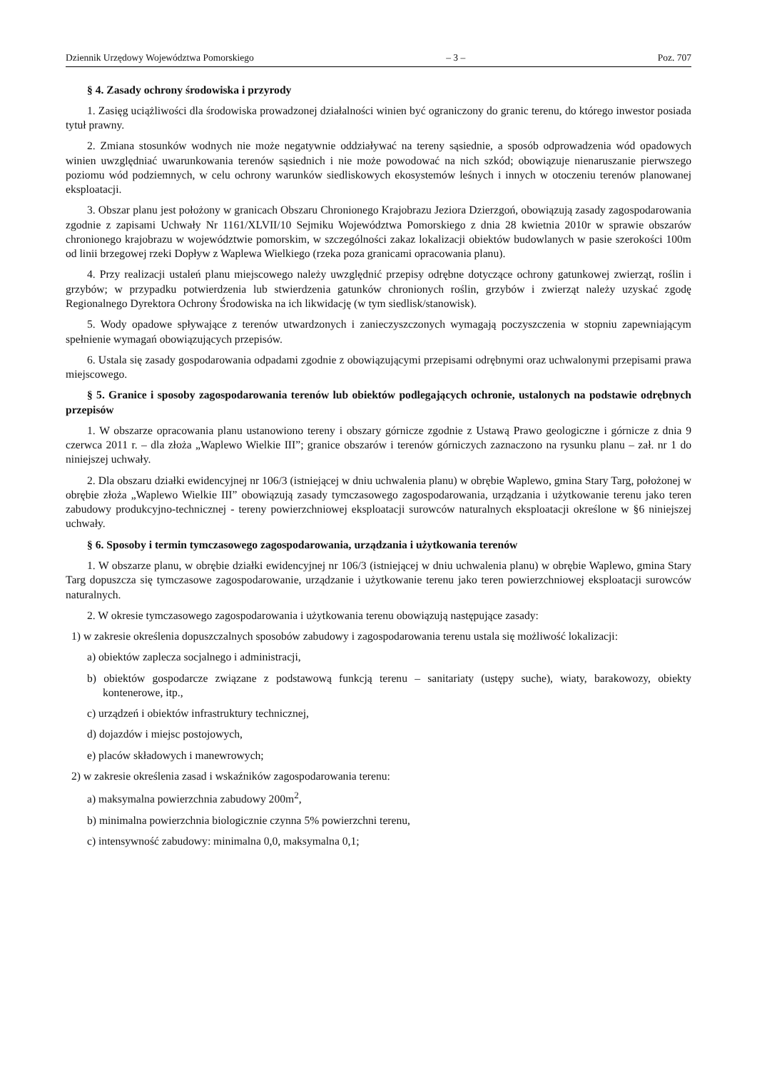Dziennik Urzędowy Województwa Pomorskiego – 3 – Poz. 707
§ 4. Zasady ochrony środowiska i przyrody
1. Zasięg uciążliwości dla środowiska prowadzonej działalności winien być ograniczony do granic terenu, do którego inwestor posiada tytuł prawny.
2. Zmiana stosunków wodnych nie może negatywnie oddziaływać na tereny sąsiednie, a sposób odprowadzenia wód opadowych winien uwzględniać uwarunkowania terenów sąsiednich i nie może powodować na nich szkód; obowiązuje nienaruszanie pierwszego poziomu wód podziemnych, w celu ochrony warunków siedliskowych ekosystemów leśnych i innych w otoczeniu terenów planowanej eksploatacji.
3. Obszar planu jest położony w granicach Obszaru Chronionego Krajobrazu Jeziora Dzierzgoń, obowiązują zasady zagospodarowania zgodnie z zapisami Uchwały Nr 1161/XLVII/10 Sejmiku Województwa Pomorskiego z dnia 28 kwietnia 2010r w sprawie obszarów chronionego krajobrazu w województwie pomorskim, w szczególności zakaz lokalizacji obiektów budowlanych w pasie szerokości 100m od linii brzegowej rzeki Dopływ z Waplewa Wielkiego (rzeka poza granicami opracowania planu).
4. Przy realizacji ustaleń planu miejscowego należy uwzględnić przepisy odrębne dotyczące ochrony gatunkowej zwierząt, roślin i grzybów; w przypadku potwierdzenia lub stwierdzenia gatunków chronionych roślin, grzybów i zwierząt należy uzyskać zgodę Regionalnego Dyrektora Ochrony Środowiska na ich likwidację (w tym siedlisk/stanowisk).
5. Wody opadowe spływające z terenów utwardzonych i zanieczyszczonych wymagają poczyszczenia w stopniu zapewniającym spełnienie wymagań obowiązujących przepisów.
6. Ustala się zasady gospodarowania odpadami zgodnie z obowiązującymi przepisami odrębnymi oraz uchwalonymi przepisami prawa miejscowego.
§ 5. Granice i sposoby zagospodarowania terenów lub obiektów podlegających ochronie, ustalonych na podstawie odrębnych przepisów
1. W obszarze opracowania planu ustanowiono tereny i obszary górnicze zgodnie z Ustawą Prawo geologiczne i górnicze z dnia 9 czerwca 2011 r. – dla złoża „Waplewo Wielkie III”; granice obszarów i terenów górniczych zaznaczono na rysunku planu – zał. nr 1 do niniejszej uchwały.
2. Dla obszaru działki ewidencyjnej nr 106/3 (istniejącej w dniu uchwalenia planu) w obrębie Waplewo, gmina Stary Targ, położonej w obrębie złoża „Waplewo Wielkie III” obowiązują zasady tymczasowego zagospodarowania, urządzania i użytkowanie terenu jako teren zabudowy produkcyjno-technicznej - tereny powierzchniowej eksploatacji surowców naturalnych eksploatacji określone w §6 niniejszej uchwały.
§ 6. Sposoby i termin tymczasowego zagospodarowania, urządzania i użytkowania terenów
1. W obszarze planu, w obrębie działki ewidencyjnej nr 106/3 (istniejącej w dniu uchwalenia planu) w obrębie Waplewo, gmina Stary Targ dopuszcza się tymczasowe zagospodarowanie, urządzanie i użytkowanie terenu jako teren powierzchniowej eksploatacji surowców naturalnych.
2. W okresie tymczasowego zagospodarowania i użytkowania terenu obowiązują następujące zasady:
1) w zakresie określenia dopuszczalnych sposobów zabudowy i zagospodarowania terenu ustala się możliwość lokalizacji:
a) obiektów zaplecza socjalnego i administracji,
b) obiektów gospodarcze związane z podstawową funkcją terenu – sanitariaty (ustępy suche), wiaty, barakowozy, obiekty kontenerowe, itp.,
c) urządzeń i obiektów infrastruktury technicznej,
d) dojazdów i miejsc postojowych,
e) placów składowych i manewrowych;
2) w zakresie określenia zasad i wskaźników zagospodarowania terenu:
a) maksymalna powierzchnia zabudowy 200m<sup>2</sup>,
b) minimalna powierzchnia biologicznie czynna 5% powierzchni terenu,
c) intensywność zabudowy: minimalna 0,0, maksymalna 0,1;